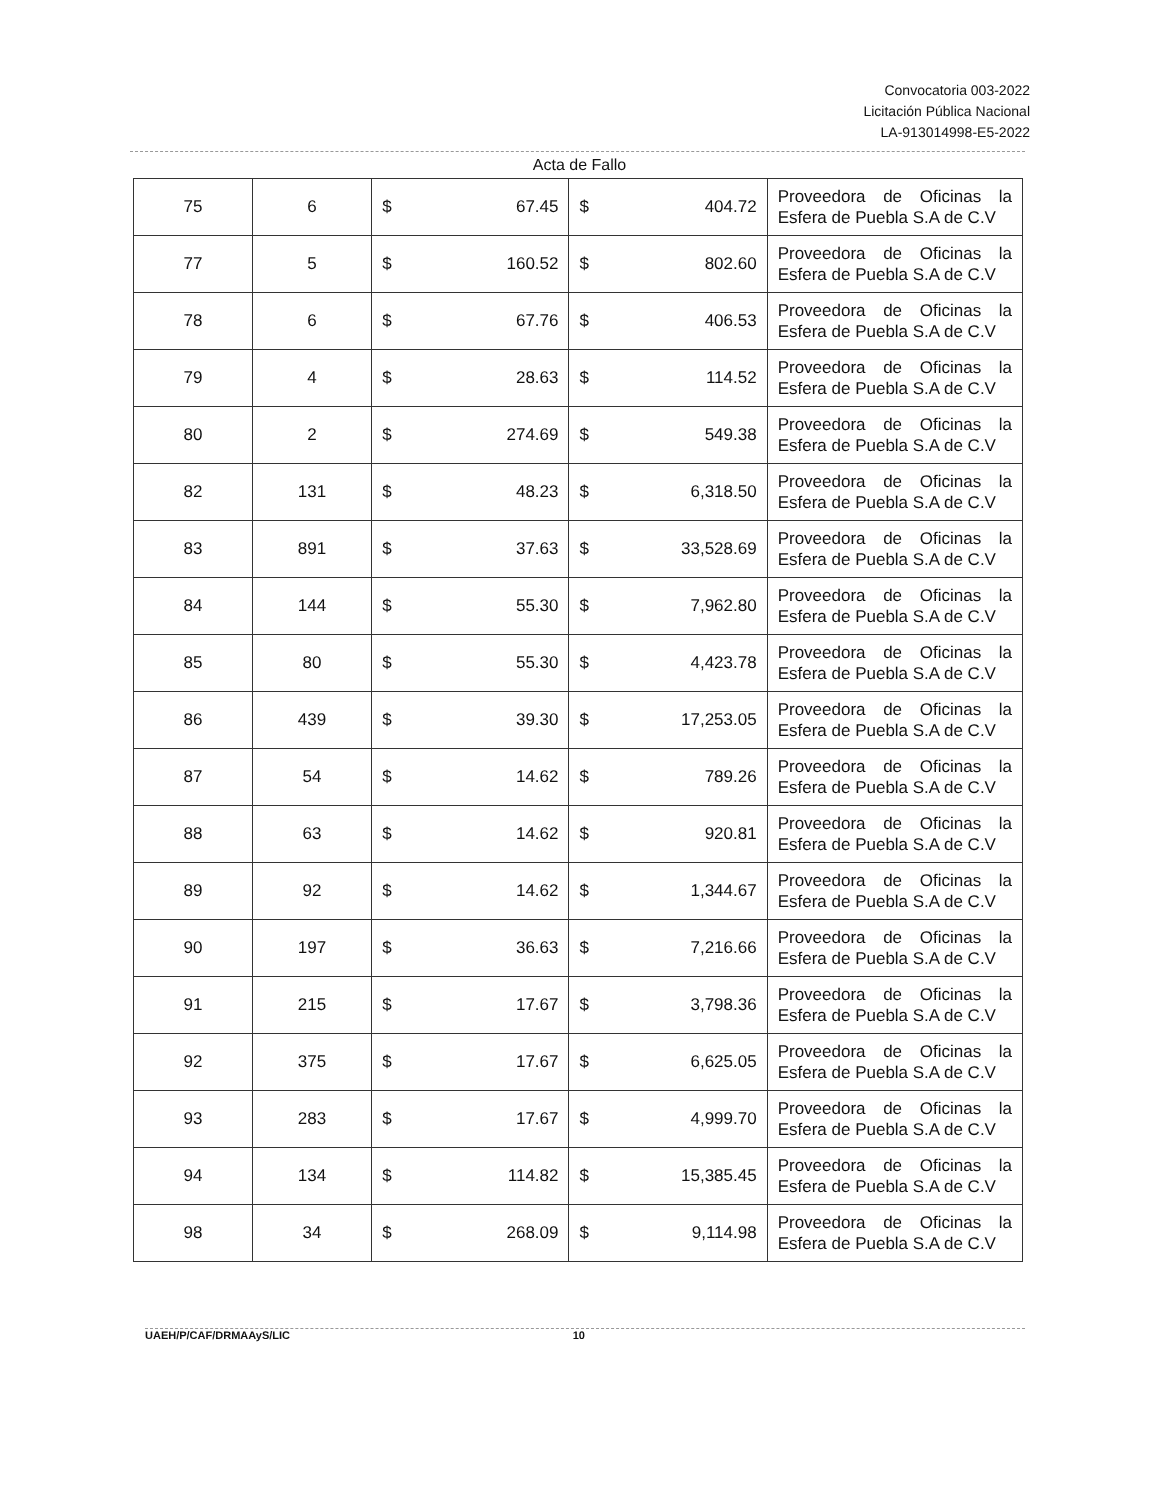Convocatoria 003-2022
Licitación Pública Nacional
LA-913014998-E5-2022
Acta de Fallo
| 75 | 6 | $ | 67.45 | $ | 404.72 | Proveedora de Oficinas la Esfera de Puebla S.A de C.V |
| 77 | 5 | $ | 160.52 | $ | 802.60 | Proveedora de Oficinas la Esfera de Puebla S.A de C.V |
| 78 | 6 | $ | 67.76 | $ | 406.53 | Proveedora de Oficinas la Esfera de Puebla S.A de C.V |
| 79 | 4 | $ | 28.63 | $ | 114.52 | Proveedora de Oficinas la Esfera de Puebla S.A de C.V |
| 80 | 2 | $ | 274.69 | $ | 549.38 | Proveedora de Oficinas la Esfera de Puebla S.A de C.V |
| 82 | 131 | $ | 48.23 | $ | 6,318.50 | Proveedora de Oficinas la Esfera de Puebla S.A de C.V |
| 83 | 891 | $ | 37.63 | $ | 33,528.69 | Proveedora de Oficinas la Esfera de Puebla S.A de C.V |
| 84 | 144 | $ | 55.30 | $ | 7,962.80 | Proveedora de Oficinas la Esfera de Puebla S.A de C.V |
| 85 | 80 | $ | 55.30 | $ | 4,423.78 | Proveedora de Oficinas la Esfera de Puebla S.A de C.V |
| 86 | 439 | $ | 39.30 | $ | 17,253.05 | Proveedora de Oficinas la Esfera de Puebla S.A de C.V |
| 87 | 54 | $ | 14.62 | $ | 789.26 | Proveedora de Oficinas la Esfera de Puebla S.A de C.V |
| 88 | 63 | $ | 14.62 | $ | 920.81 | Proveedora de Oficinas la Esfera de Puebla S.A de C.V |
| 89 | 92 | $ | 14.62 | $ | 1,344.67 | Proveedora de Oficinas la Esfera de Puebla S.A de C.V |
| 90 | 197 | $ | 36.63 | $ | 7,216.66 | Proveedora de Oficinas la Esfera de Puebla S.A de C.V |
| 91 | 215 | $ | 17.67 | $ | 3,798.36 | Proveedora de Oficinas la Esfera de Puebla S.A de C.V |
| 92 | 375 | $ | 17.67 | $ | 6,625.05 | Proveedora de Oficinas la Esfera de Puebla S.A de C.V |
| 93 | 283 | $ | 17.67 | $ | 4,999.70 | Proveedora de Oficinas la Esfera de Puebla S.A de C.V |
| 94 | 134 | $ | 114.82 | $ | 15,385.45 | Proveedora de Oficinas la Esfera de Puebla S.A de C.V |
| 98 | 34 | $ | 268.09 | $ | 9,114.98 | Proveedora de Oficinas la Esfera de Puebla S.A de C.V |
UAEH/P/CAF/DRMAAyS/LIC 10